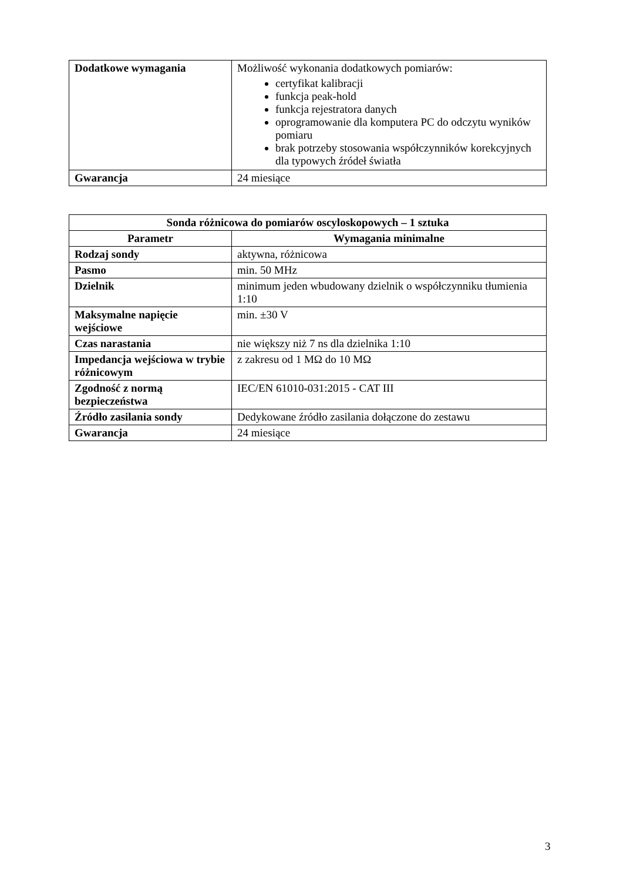| Dodatkowe wymagania | Możliwość wykonania dodatkowych pomiarów: certyfikat kalibracji funkcja peak-hold funkcja rejestratora danych oprogramowanie dla komputera PC do odczytu wyników pomiaru brak potrzeby stosowania współczynników korekcyjnych dla typowych źródeł światła |
| Gwarancja | 24 miesiące |
| Sonda różnicowa do pomiarów oscyloskopowych – 1 sztuka | |
| --- | --- |
| Parametr | Wymagania minimalne |
| Rodzaj sondy | aktywna, różnicowa |
| Pasmo | min. 50 MHz |
| Dzielnik | minimum jeden wbudowany dzielnik o współczynniku tłumienia 1:10 |
| Maksymalne napięcie wejściowe | min. ±30 V |
| Czas narastania | nie większy niż 7 ns dla dzielnika 1:10 |
| Impedancja wejściowa w trybie różnicowym | z zakresu od 1 MΩ do 10 MΩ |
| Zgodność z normą bezpieczeństwa | IEC/EN 61010-031:2015 - CAT III |
| Źródło zasilania sondy | Dedykowane źródło zasilania dołączone do zestawu |
| Gwarancja | 24 miesiące |
3